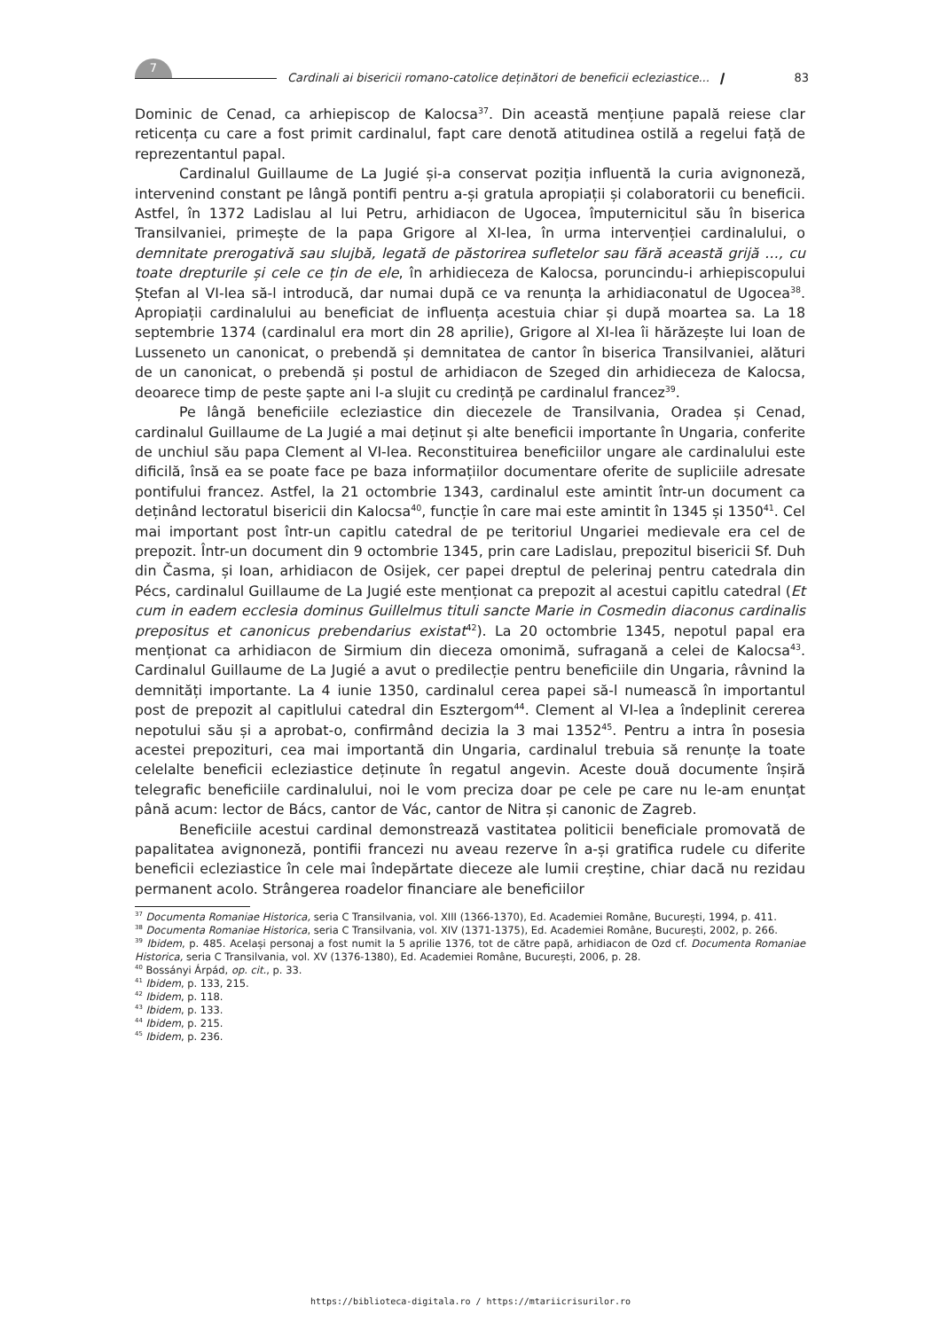7
Cardinali ai bisericii romano-catolice deținători de beneficii ecleziastice... ❙ 83
Dominic de Cenad, ca arhiepiscop de Kalocsa<sup>37</sup>. Din această mențiune papală reiese clar reticența cu care a fost primit cardinalul, fapt care denotă atitudinea ostilă a regelui față de reprezentantul papal.
Cardinalul Guillaume de La Jugié și-a conservat poziția influentă la curia avignoneză, intervenind constant pe lângă pontifi pentru a-și gratula apropiații și colaboratorii cu beneficii. Astfel, în 1372 Ladislau al lui Petru, arhidiacon de Ugocea, împuternicitul său în biserica Transilvaniei, primește de la papa Grigore al XI-lea, în urma intervenției cardinalului, o demnitate prerogativă sau slujbă, legată de păstorirea sufletelor sau fără această grijă …, cu toate drepturile și cele ce țin de ele, în arhidieceza de Kalocsa, poruncindu-i arhiepiscopului Ștefan al VI-lea să-l introducă, dar numai după ce va renunța la arhidiaconatul de Ugocea<sup>38</sup>. Apropiații cardinalului au beneficiat de influența acestuia chiar și după moartea sa. La 18 septembrie 1374 (cardinalul era mort din 28 aprilie), Grigore al XI-lea îi hărăzește lui Ioan de Lusseneto un canonicat, o prebendă și demnitatea de cantor în biserica Transilvaniei, alături de un canonicat, o prebendă și postul de arhidiacon de Szeged din arhidieceza de Kalocsa, deoarece timp de peste șapte ani l-a slujit cu credință pe cardinalul francez<sup>39</sup>.
Pe lângă beneficiile ecleziastice din diecezele de Transilvania, Oradea și Cenad, cardinalul Guillaume de La Jugié a mai deținut și alte beneficii importante în Ungaria, conferite de unchiul său papa Clement al VI-lea. Reconstituirea beneficiilor ungare ale cardinalului este dificilă, însă ea se poate face pe baza informațiilor documentare oferite de supliciile adresate pontifului francez. Astfel, la 21 octombrie 1343, cardinalul este amintit într-un document ca deținând lectoratul bisericii din Kalocsa<sup>40</sup>, funcție în care mai este amintit în 1345 și 1350<sup>41</sup>. Cel mai important post într-un capitlu catedral de pe teritoriul Ungariei medievale era cel de prepozit. Într-un document din 9 octombrie 1345, prin care Ladislau, prepozitul bisericii Sf. Duh din Časma, și Ioan, arhidiacon de Osijek, cer papei dreptul de pelerinaj pentru catedrala din Pécs, cardinalul Guillaume de La Jugié este menționat ca prepozit al acestui capitlu catedral (Et cum in eadem ecclesia dominus Guillelmus tituli sancte Marie in Cosmedin diaconus cardinalis prepositus et canonicus prebendarius existat<sup>42</sup>). La 20 octombrie 1345, nepotul papal era menționat ca arhidiacon de Sirmium din dieceza omonimă, sufragană a celei de Kalocsa<sup>43</sup>. Cardinalul Guillaume de La Jugié a avut o predilecție pentru beneficiile din Ungaria, râvnind la demnități importante. La 4 iunie 1350, cardinalul cerea papei să-l numească în importantul post de prepozit al capitlului catedral din Esztergom<sup>44</sup>. Clement al VI-lea a îndeplinit cererea nepotului său și a aprobat-o, confirmând decizia la 3 mai 1352<sup>45</sup>. Pentru a intra în posesia acestei prepozituri, cea mai importantă din Ungaria, cardinalul trebuia să renunțe la toate celelalte beneficii ecleziastice deținute în regatul angevin. Aceste două documente înșiră telegrafic beneficiile cardinalului, noi le vom preciza doar pe cele pe care nu le-am enunțat până acum: lector de Bács, cantor de Vác, cantor de Nitra și canonic de Zagreb.
Beneficiile acestui cardinal demonstrează vastitatea politicii beneficiale promovată de papalitatea avignoneză, pontifii francezi nu aveau rezerve în a-și gratifica rudele cu diferite beneficii ecleziastice în cele mai îndepărtate dieceze ale lumii creștine, chiar dacă nu rezidau permanent acolo. Strângerea roadelor financiare ale beneficiilor
<sup>37</sup> Documenta Romaniae Historica, seria C Transilvania, vol. XIII (1366-1370), Ed. Academiei Române, București, 1994, p. 411.
<sup>38</sup> Documenta Romaniae Historica, seria C Transilvania, vol. XIV (1371-1375), Ed. Academiei Române, București, 2002, p. 266.
<sup>39</sup> Ibidem, p. 485. Același personaj a fost numit la 5 aprilie 1376, tot de către papă, arhidiacon de Ozd cf. Documenta Romaniae Historica, seria C Transilvania, vol. XV (1376-1380), Ed. Academiei Române, București, 2006, p. 28.
<sup>40</sup> Bossányi Árpád, op. cit., p. 33.
<sup>41</sup> Ibidem, p. 133, 215.
<sup>42</sup> Ibidem, p. 118.
<sup>43</sup> Ibidem, p. 133.
<sup>44</sup> Ibidem, p. 215.
<sup>45</sup> Ibidem, p. 236.
https://biblioteca-digitala.ro / https://mtariicrisurilor.ro